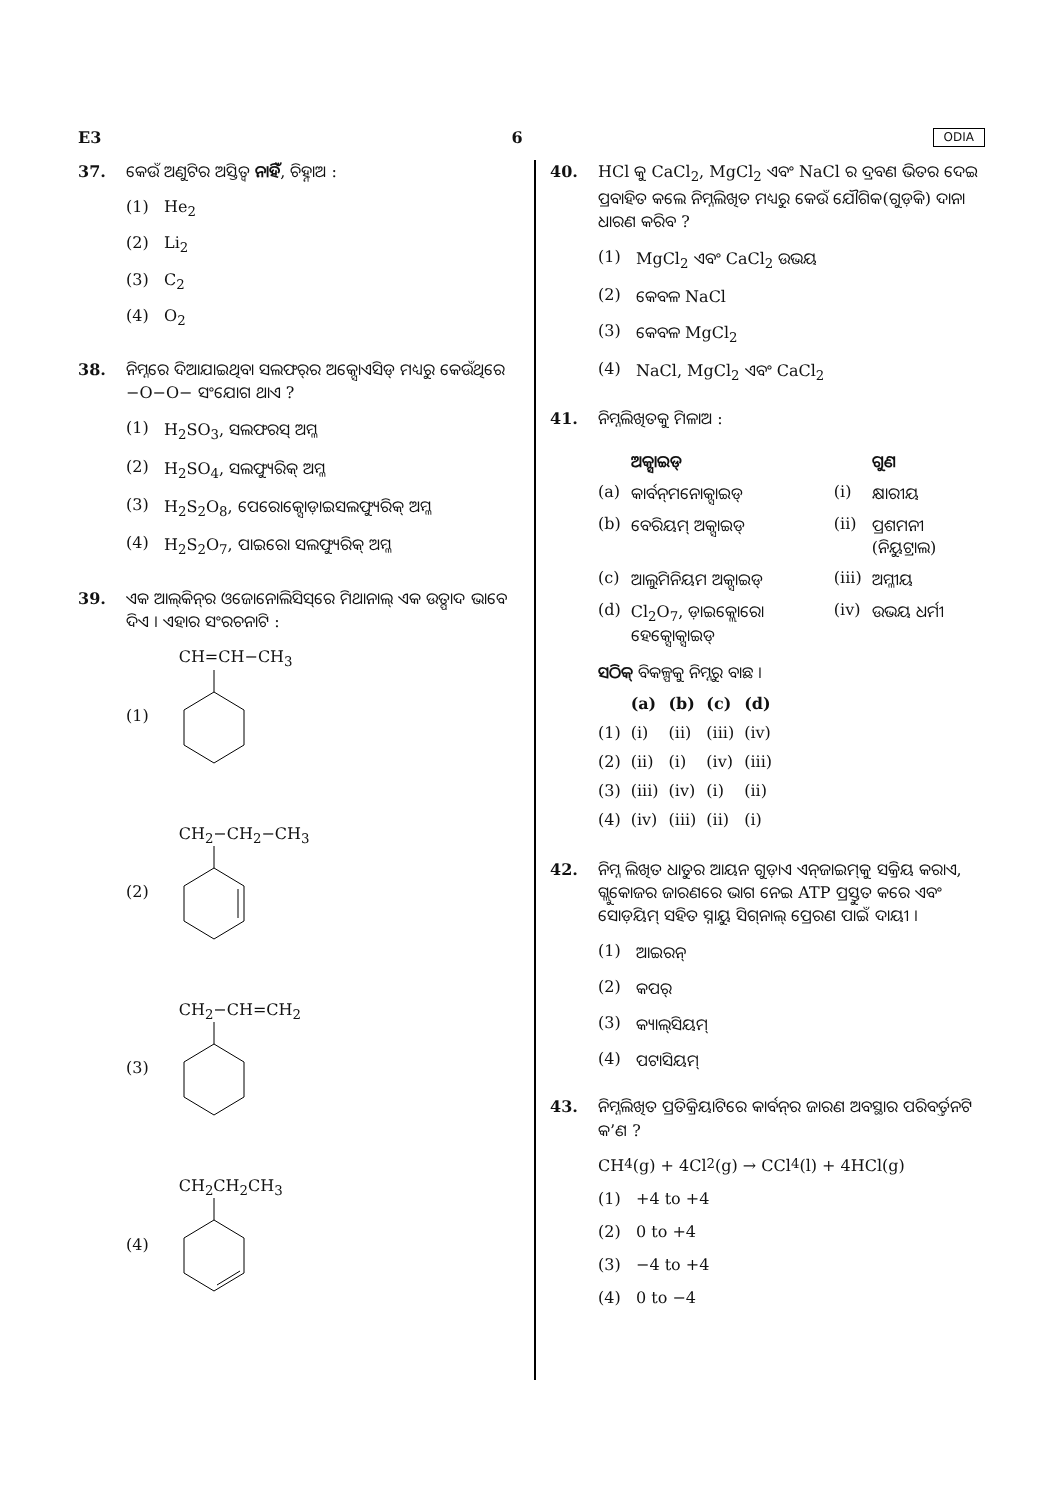E3 6 ODIA
37. କେଉଁ ଅଣୁଟିର ଅସ୍ତିତ୍ୱ ନାହିଁ, ଚିହ୍ନାଅ :
(1) He<sub>2</sub>
(2) Li<sub>2</sub>
(3) C<sub>2</sub>
(4) O<sub>2</sub>
38. ନିମ୍ନରେ ଦିଆଯାଇଥିବା ସଲଫର୍‌ର ଅକ୍ସୋଏସିଡ୍ ମଧ୍ୟରୁ କେଉଁଥିରେ −O−O− ସଂଯୋଗ ଥାଏ ?
(1) H<sub>2</sub>SO<sub>3</sub>, ସଲଫରସ୍ ଅମ୍ଳ
(2) H<sub>2</sub>SO<sub>4</sub>, ସଲଫ୍ୟୁରିକ୍ ଅମ୍ଳ
(3) H<sub>2</sub>S<sub>2</sub>O<sub>8</sub>, ପେରୋକ୍ସୋଡ଼ାଇସଲଫ୍ୟୁରିକ୍ ଅମ୍ଳ
(4) H<sub>2</sub>S<sub>2</sub>O<sub>7</sub>, ପାଇରୋ ସଲଫ୍ୟୁରିକ୍ ଅମ୍ଳ
39. ଏକ ଆଲ୍‌କିନ୍‌ର ଓଜୋନୋଲିସିସ୍‌ରେ ମିଥାନାଲ୍ ଏକ ଉତ୍ପାଦ ଭାବେ ଦିଏ । ଏହାର ସଂରଚନାଟି :
(1) CH=CH−CH<sub>3</sub>
(2) CH<sub>2</sub>−CH<sub>2</sub>−CH<sub>3</sub>
(3) CH<sub>2</sub>−CH=CH<sub>2</sub>
(4) CH<sub>2</sub>CH<sub>2</sub>CH<sub>3</sub>
40. HCl କୁ CaCl<sub>2</sub>, MgCl<sub>2</sub> ଏବଂ NaCl ର ଦ୍ରବଣ ଭିତର ଦେଇ ପ୍ରବାହିତ କଲେ ନିମ୍ନଲିଖିତ ମଧ୍ୟରୁ କେଉଁ ଯୌଗିକ(ଗୁଡ଼ିକ) ଦାନା ଧାରଣ କରିବ ?
(1) MgCl<sub>2</sub> ଏବଂ CaCl<sub>2</sub> ଉଭୟ
(2) କେବଳ NaCl
(3) କେବଳ MgCl<sub>2</sub>
(4) NaCl, MgCl<sub>2</sub> ଏବଂ CaCl<sub>2</sub>
41. ନିମ୍ନଲିଖିତକୁ ମିଳାଅ :
| | ଅକ୍ସାଇଡ୍ | | ଗୁଣ |
| --- | --- | --- | --- |
| (a) | କାର୍ବନ୍‌ମନୋକ୍ସାଇଡ୍ | (i) | କ୍ଷାରୀୟ |
| (b) | ବେରିୟମ୍ ଅକ୍ସାଇଡ୍ | (ii) | ପ୍ରଶମନୀ (ନିୟୁଟ୍ରାଲ) |
| (c) | ଆଲୁମିନିୟମ ଅକ୍ସାଇଡ୍ | (iii) | ଅମ୍ଳୀୟ |
| (d) | Cl<sub>2</sub>O<sub>7</sub>, ଡ଼ାଇକ୍ଲୋରୋ ହେକ୍ସୋକ୍ସାଇଡ୍ | (iv) | ଉଭୟ ଧର୍ମୀ |
ସଠିକ୍ ବିକଳ୍ପକୁ ନିମ୍ନରୁ ବାଛ ।
| | (a) | (b) | (c) | (d) |
| --- | --- | --- | --- | --- |
| (1) | (i) | (ii) | (iii) | (iv) |
| (2) | (ii) | (i) | (iv) | (iii) |
| (3) | (iii) | (iv) | (i) | (ii) |
| (4) | (iv) | (iii) | (ii) | (i) |
42. ନିମ୍ନ ଲିଖିତ ଧାତୁର ଆୟନ ଗୁଡ଼ାଏ ଏନ୍‌ଜାଇମ୍‌କୁ ସକ୍ରିୟ କରାଏ, ଗ୍ଲୁକୋଜର ଜାରଣରେ ଭାଗ ନେଇ ATP ପ୍ରସ୍ତୁତ କରେ ଏବଂ ସୋଡ଼ିୟମ୍ ସହିତ ସ୍ନାୟୁ ସିଗ୍‌ନାଲ୍ ପ୍ରେରଣ ପାଇଁ ଦାୟୀ ।
(1) ଆଇରନ୍
(2) କପର୍
(3) କ୍ୟାଲ୍‌ସିୟମ୍
(4) ପଟାସିୟମ୍
43. ନିମ୍ନଲିଖିତ ପ୍ରତିକ୍ରିୟାଟିରେ କାର୍ବନ୍‌ର ଜାରଣ ଅବସ୍ଥାର ପରିବର୍ତ୍ତନଟି କ’ଣ ?
CH<sub>4</sub>(g) + 4Cl<sub>2</sub>(g) → CCl<sub>4</sub>(l) + 4HCl(g)
(1) +4 to +4
(2) 0 to +4
(3) −4 to +4
(4) 0 to −4